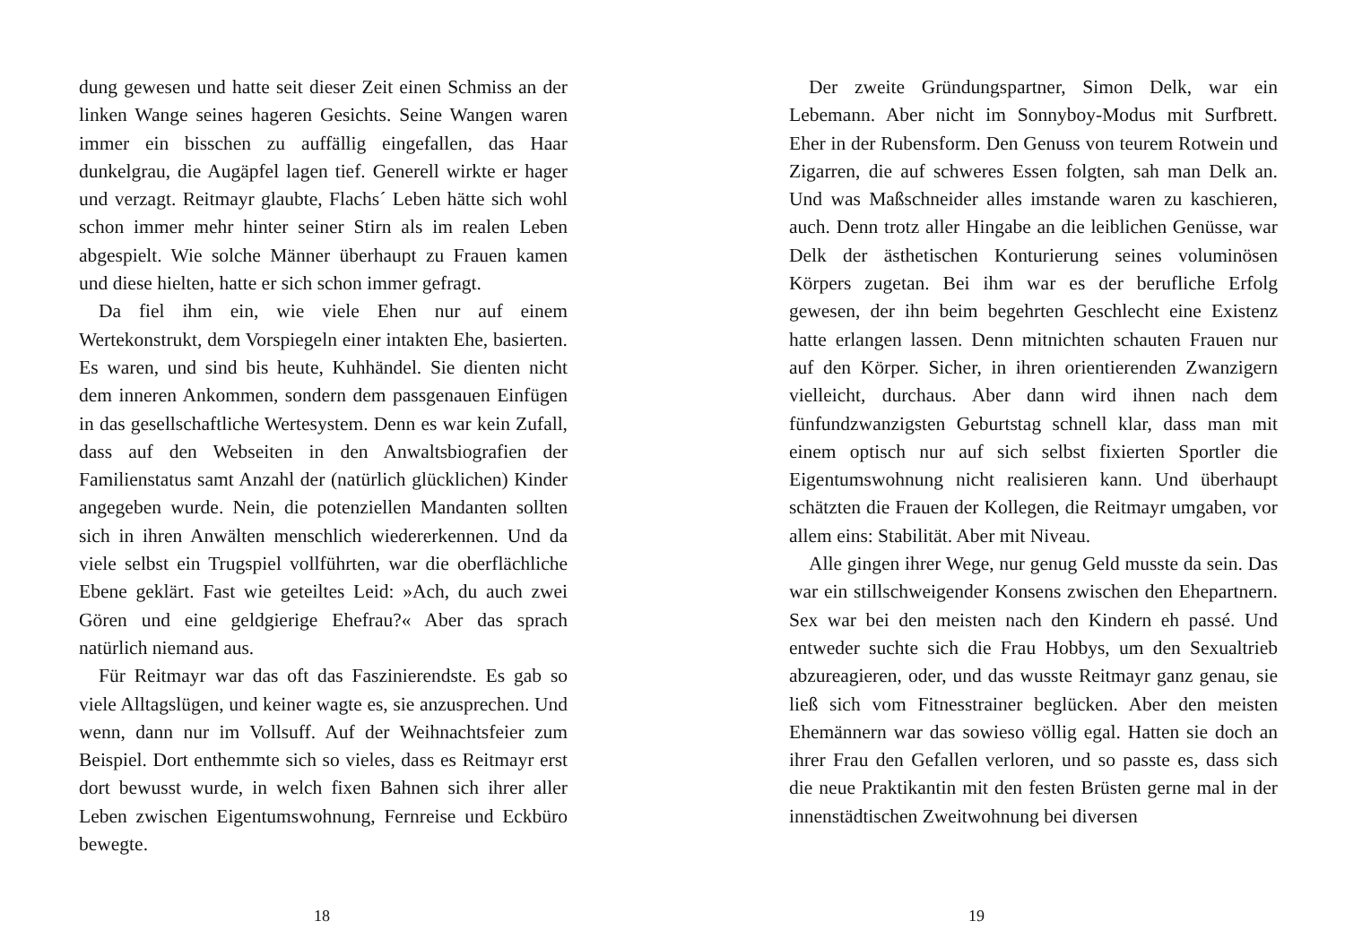dung gewesen und hatte seit dieser Zeit einen Schmiss an der linken Wange seines hageren Gesichts. Seine Wangen waren immer ein bisschen zu auffällig eingefallen, das Haar dunkelgrau, die Augäpfel lagen tief. Generell wirkte er hager und verzagt. Reitmayr glaubte, Flachs´ Leben hätte sich wohl schon immer mehr hinter seiner Stirn als im realen Leben abgespielt. Wie solche Männer überhaupt zu Frauen kamen und diese hielten, hatte er sich schon immer gefragt.
Da fiel ihm ein, wie viele Ehen nur auf einem Wertekonstrukt, dem Vorspiegeln einer intakten Ehe, basierten. Es waren, und sind bis heute, Kuhhändel. Sie dienten nicht dem inneren Ankommen, sondern dem passgenauen Einfügen in das gesellschaftliche Wertesystem. Denn es war kein Zufall, dass auf den Webseiten in den Anwaltsbiografien der Familienstatus samt Anzahl der (natürlich glücklichen) Kinder angegeben wurde. Nein, die potenziellen Mandanten sollten sich in ihren Anwälten menschlich wiedererkennen. Und da viele selbst ein Trugspiel vollführten, war die oberflächliche Ebene geklärt. Fast wie geteiltes Leid: »Ach, du auch zwei Gören und eine geldgierige Ehefrau?« Aber das sprach natürlich niemand aus.
Für Reitmayr war das oft das Faszinierendste. Es gab so viele Alltagslügen, und keiner wagte es, sie anzusprechen. Und wenn, dann nur im Vollsuff. Auf der Weihnachtsfeier zum Beispiel. Dort enthemmte sich so vieles, dass es Reitmayr erst dort bewusst wurde, in welch fixen Bahnen sich ihrer aller Leben zwischen Eigentumswohnung, Fernreise und Eckbüro bewegte.
18
Der zweite Gründungspartner, Simon Delk, war ein Lebemann. Aber nicht im Sonnyboy-Modus mit Surfbrett. Eher in der Rubensform. Den Genuss von teurem Rotwein und Zigarren, die auf schweres Essen folgten, sah man Delk an. Und was Maßschneider alles imstande waren zu kaschieren, auch. Denn trotz aller Hingabe an die leiblichen Genüsse, war Delk der ästhetischen Konturierung seines voluminösen Körpers zugetan. Bei ihm war es der berufliche Erfolg gewesen, der ihn beim begehrten Geschlecht eine Existenz hatte erlangen lassen. Denn mitnichten schauten Frauen nur auf den Körper. Sicher, in ihren orientierenden Zwanzigern vielleicht, durchaus. Aber dann wird ihnen nach dem fünfundzwanzigsten Geburtstag schnell klar, dass man mit einem optisch nur auf sich selbst fixierten Sportler die Eigentumswohnung nicht realisieren kann. Und überhaupt schätzten die Frauen der Kollegen, die Reitmayr umgaben, vor allem eins: Stabilität. Aber mit Niveau.
Alle gingen ihrer Wege, nur genug Geld musste da sein. Das war ein stillschweigender Konsens zwischen den Ehepartnern. Sex war bei den meisten nach den Kindern eh passé. Und entweder suchte sich die Frau Hobbys, um den Sexualtrieb abzureagieren, oder, und das wusste Reitmayr ganz genau, sie ließ sich vom Fitnesstrainer beglücken. Aber den meisten Ehemännern war das sowieso völlig egal. Hatten sie doch an ihrer Frau den Gefallen verloren, und so passte es, dass sich die neue Praktikantin mit den festen Brüsten gerne mal in der innenstädtischen Zweitwohnung bei diversen
19